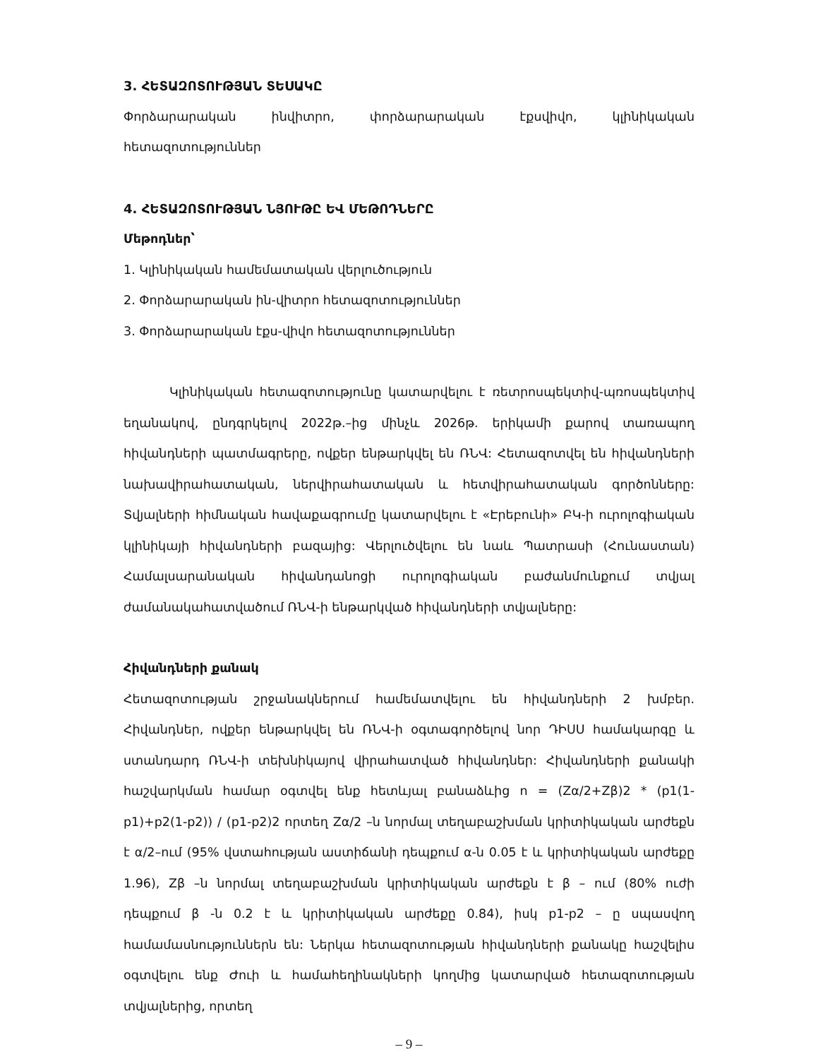3. ՀԵՏԱԶՈՏՈՒԹՅԱՆ ՏԵՍԱԿԸ
Փորձարարական ինվիտրո, փորձարարական էքսվիվո, կլինիկական հետազոտություններ
4. ՀԵՏԱԶՈՏՈՒԹՅԱՆ ՆՅՈՒԹԸ ԵՎ ՄԵԹՈԴՆԵՐԸ
Մեթոդներ՝
1. Կլինիկական համեմատական վերլուծություն
2. Փորձարարական ին-վիտրո հետազոտություններ
3. Փորձարարական էքս-վիվո հետազոտություններ
Կլինիկական հետազոտությունը կատարվելու է ռետրոսպեկտիվ-պռոսպեկտիվ եղանակով, ընդգրկելով 2022թ.–ից մինչև 2026թ. երիկամի քարով տառապող հիվանդների պատմագրերը, ովքեր ենթարկվել են ՌՆՎ: Հետազոտվել են հիվանդների նախավիրահատական, ներվիրահատական և հետվիրահատական գործոնները: Տվյալների հիմնական հավաքագրումը կատարվելու է «Էրեբունի» ԲԿ-ի ուրոլոգիական կլինիկայի հիվանդների բազայից: Վերլուծվելու են նաև Պատրասի (Հունաստան) Համալսարանական հիվանդանոցի ուրոլոգիական բաժանմունքում տվյալ ժամանակահատվածում ՌՆՎ-ի ենթարկված հիվանդների տվյալները:
Հիվանդների քանակ
Հետազոտության շրջանակներում համեմատվելու են հիվանդների 2 խմբեր. Հիվանդներ, ովքեր ենթարկվել են ՌՆՎ-ի օգտագործելով նոր ԴԻՍՍ համակարգը և ստանդարդ ՌՆՎ-ի տեխնիկայով վիրահատված հիվանդներ: Հիվանդների քանակի հաշվարկման համար օգտվել ենք հետևյալ բանաձևից n = (Zα/2+Zβ)2 * (p1(1-p1)+p2(1-p2)) / (p1-p2)2 որտեղ Zα/2 –ն նորմալ տեղաբաշխման կրիտիկական արժեքն է α/2–ում (95% վստահության աստիճանի դեպքում α-ն 0.05 է և կրիտիկական արժեքը 1.96), Zβ –ն նորմալ տեղաբաշխման կրիտիկական արժեքն է β – ում (80% ուժի դեպքում β -ն 0.2 է և կրիտիկական արժեքը 0.84), իսկ p1-p2 – ը սպասվող համամասնություններն են: Ներկա հետազոտության հիվանդների քանակը հաշվելիս օգտվելու ենք Ժուի և համահեղինակների կողմից կատարված հետազոտության տվյալներից, որտեղ
– 9 –